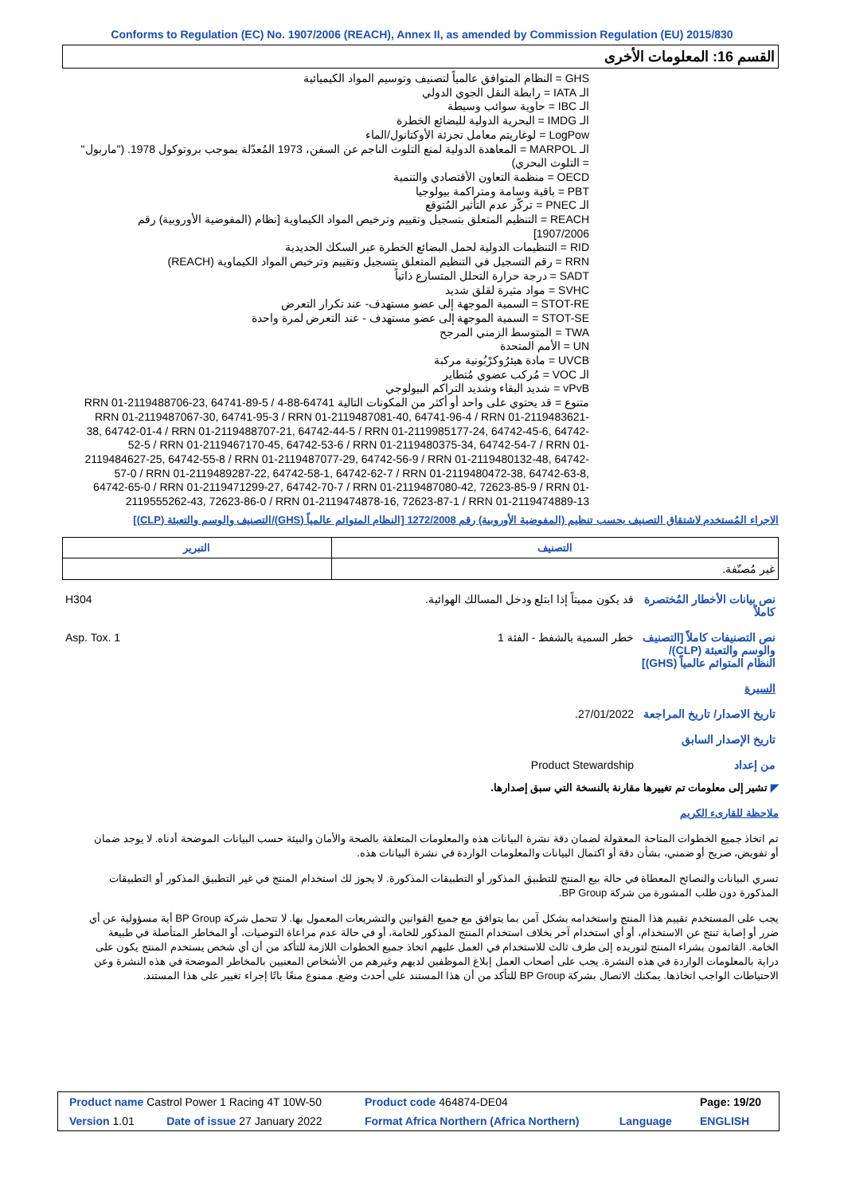Conforms to Regulation (EC) No. 1907/2006 (REACH), Annex II, as amended by Commission Regulation (EU) 2015/830
القسم 16: المعلومات الأخرى
GHS = النظام المتوافق عالمياً لتصنيف وتوسيم المواد الكيميائية
الـ IATA = رابطة النقل الجوي الدولي
الـ IBC = حاوية سوائب وسيطة
الـ IMDG = البحرية الدولية للبضائع الخطرة
LogPow = لوغاريتم معامل تجزئة الأوكتانول/الماء
الـ MARPOL = المعاهدة الدولية لمنع التلوث الناجم عن السفن، 1973 المُعدّلة بموجب بروتوكول 1978. ("ماربول" = التلوث البحري)
OECD = منظمة التعاون الأقتصادي والتنمية
PBT = باقية وسامة ومتراكمة بيولوجيا
الـ PNEC = تركّز عدم التأثير المُتوقع
REACH = التنظيم المتعلق بتسجيل وتقييم وترخيص المواد الكيماوية [نظام (المفوضية الأوروبية) رقم 1907/2006]
RID = التنظيمات الدولية لحمل البضائع الخطرة عبر السكك الحديدية
RRN = رقم التسجيل في التنظيم المتعلق بتسجيل وتقييم وترخيص المواد الكيماوية (REACH)
SADT = درجة حرارة التحلل المتسارع ذاتياً
SVHC = مواد مثيرة لقلق شديد
STOT-RE = السمية الموجهة إلى عضو مستهدف- عند تكرار التعرض
STOT-SE = السمية الموجهة إلى عضو مستهدف - عند التعرض لمرة واحدة
TWA = المتوسط الزمني المرجح
UN = الأمم المتحدة
UVCB = مادة هيئرُوكرْبُونية مركبة
الـ VOC = مُركب عضوي مُتطاير
vPvB = شديد البقاء وشديد التراكم البيولوجي
متنوع = قد يحتوي على واحد أو أكثر من المكونات التالية 64741-88-4 RRN 01-2119488706-23, 64741-89-5 / RRN 01-2119487067-30, 64741-95-3 / RRN 01-2119487081-40, 64741-96-4 / RRN 01-2119483621-38, 64742-01-4 / RRN 01-2119488707-21, 64742-44-5 / RRN 01-2119985177-24, 64742-45-6, 64742-52-5 / RRN 01-2119467170-45, 64742-53-6 / RRN 01-2119480375-34, 64742-54-7 / RRN 01-2119484627-25, 64742-55-8 / RRN 01-2119487077-29, 64742-56-9 / RRN 01-2119480132-48, 64742-57-0 / RRN 01-2119489287-22, 64742-58-1, 64742-62-7 / RRN 01-2119480472-38, 64742-63-8, 64742-65-0 / RRN 01-2119471299-27, 64742-70-7 / RRN 01-2119487080-42, 72623-85-9 / RRN 01-2119555262-43, 72623-86-0 / RRN 01-2119474878-16, 72623-87-1 / RRN 01-2119474889-13
الاجراء المُستخدم لاشتقاق التصنيف بحسب تنظيم (المفوضية الأوروبية) رقم 1272/2008 [النظام المتوائم عالمياً (GHS)/التصنيف والوسم والتعبئة (CLP)]
| التصنيف | التبرير |
| --- | --- |
| غير مُصنّفة. | |
| نص بيانات الأخطار المُختصرة كاملاً | قد يكون مميتاً إذا ابتلع ودخل المسالك الهوائية. | H304 |
| نص التصنيفات كاملاً [التصنيف والوسم والتعبئة (CLP)/ النظام المتوائم عالمياً (GHS)] | خطر السمية بالشفط - الفئة 1 | Asp. Tox. 1 |
| السيرة | | |
| تاريخ الاصدار/ تاريخ المراجعة | 27/01/2022. | |
| تاريخ الإصدار السابق | | |
| من إعداد | Product Stewardship | |
◤ تشير إلى معلومات تم تغييرها مقارنة بالنسخة التي سبق إصدارها.
ملاحظة للقارىء الكريم
تم اتخاذ جميع الخطوات المتاحة المعقولة لضمان دقة نشرة البيانات هذه والمعلومات المتعلقة بالصحة والأمان والبيئة حسب البيانات الموضحة أدناه. لا يوجد ضمان أو تفويض، صريح أو ضمني، بشأن دقة أو اكتمال البيانات والمعلومات الواردة في نشرة البيانات هذه.
تسري البيانات والنصائح المعطاة في حالة بيع المنتج للتطبيق المذكور أو التطبيقات المذكورة. لا يجوز لك استخدام المنتج في غير التطبيق المذكور أو التطبيقات المذكورة دون طلب المشورة من شركة BP Group.
يجب على المستخدم تقييم هذا المنتج واستخدامه بشكل آمن بما يتوافق مع جميع القوانين والتشريعات المعمول بها. لا تتحمل شركة BP Group أية مسؤولية عن أي ضرر أو إصابة تنتج عن الاستخدام، أو أي استخدام آخر بخلاف استخدام المنتج المذكور للخامة، أو في حالة عدم مراعاة التوصيات، أو المخاطر المتأصلة في طبيعة الخامة. القائمون بشراء المنتج لتوريده إلى طرف ثالث للاستخدام في العمل عليهم اتخاذ جميع الخطوات اللازمة للتأكد من أن أي شخص يستخدم المنتج يكون على دراية بالمعلومات الواردة في هذه النشرة. يجب على أصحاب العمل إبلاغ الموظفين لديهم وغيرهم من الأشخاص المعنيين بالمخاطر الموضحة في هذه النشرة وعن الاحتياطات الواجب اتخاذها. يمكنك الاتصال بشركة BP Group للتأكد من أن هذا المستند على أحدث وضع. ممنوع منعًا باتًا إجراء تغيير على هذا المستند.
| Product name Castrol Power 1 Racing 4T 10W-50 | | Product code 464874-DE04 | | Page: 19/20 |
| Version 1.01 | Date of issue 27 January 2022 | Format Africa Northern (Africa Northern) | Language | ENGLISH |